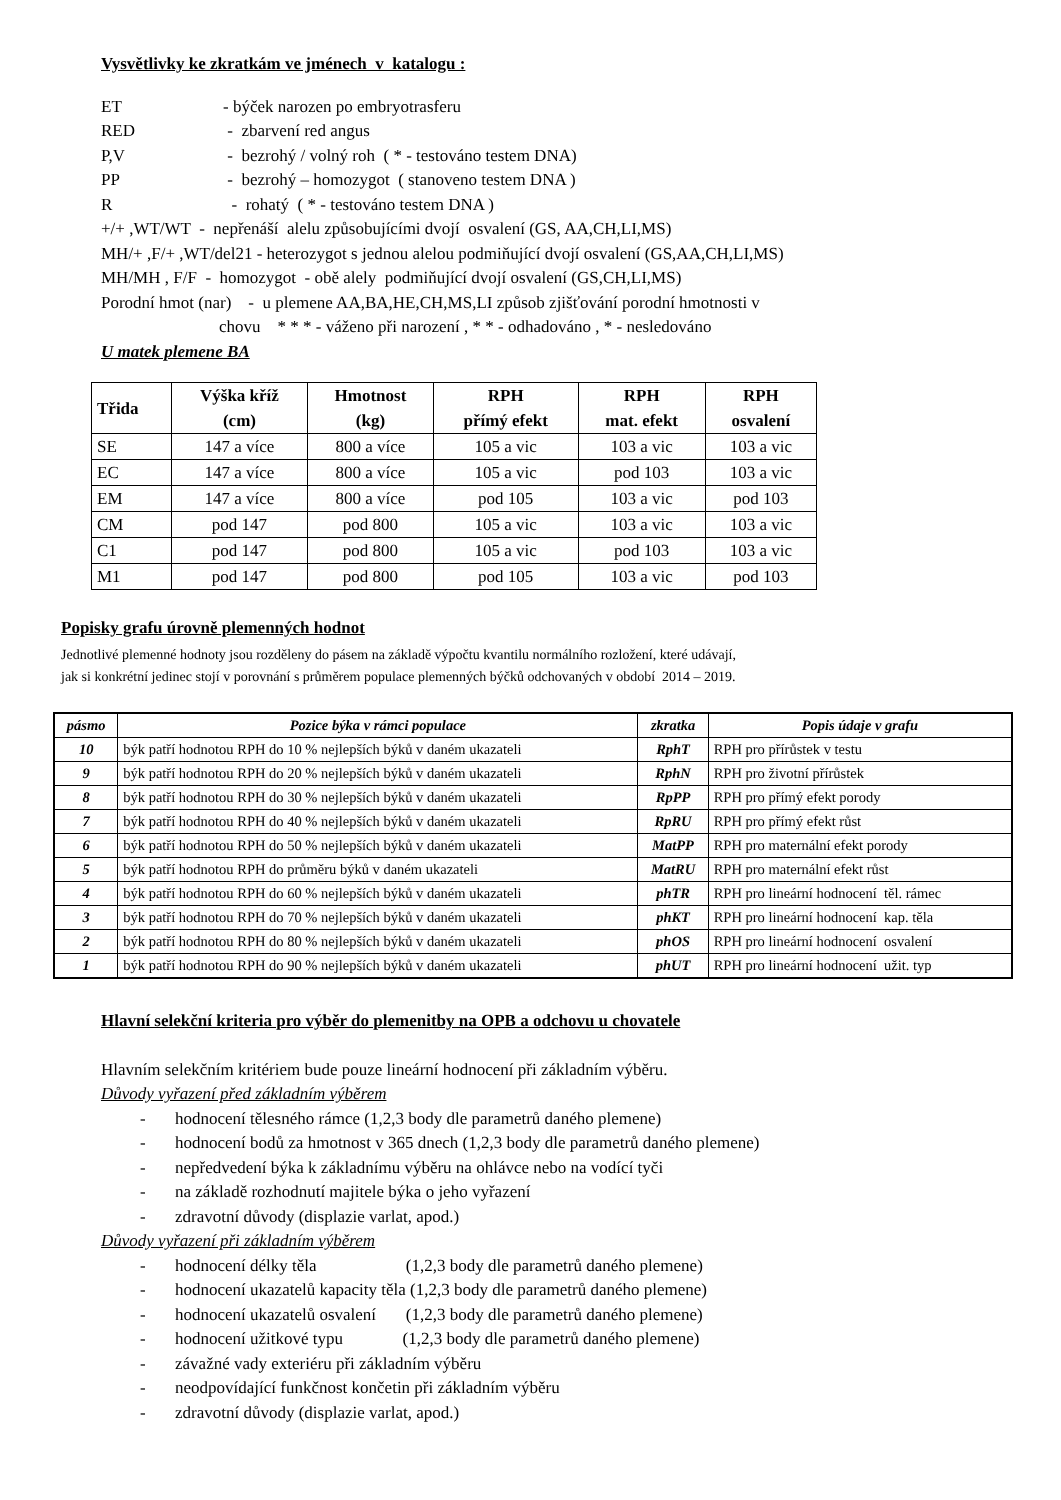Vysvětlivky ke zkratkám ve jménech v katalogu :
ET - býček narozen po embryotrasferu
RED - zbarvení red angus
P,V - bezrohý / volný roh ( * - testováno testem DNA)
PP - bezrohý – homozygot ( stanoveno testem DNA )
R - rohatý ( * - testováno testem DNA )
+/+ ,WT/WT - nepřenáší alelu způsobujícími dvojí osvalení (GS, AA,CH,LI,MS)
MH/+ ,F/+ ,WT/del21 - heterozygot s jednou alelou podmiňující dvojí osvalení (GS,AA,CH,LI,MS)
MH/MH , F/F - homozygot - obě alely podmiňující dvojí osvalení (GS,CH,LI,MS)
Porodní hmot (nar) - u plemene AA,BA,HE,CH,MS,LI způsob zjišťování porodní hmotnosti v
chovu * * * - váženo při narození , * * - odhadováno , * - nesledováno
U matek plemene BA
| Třida | Výška kříž (cm) | Hmotnost (kg) | RPH přímý efekt | RPH mat. efekt | RPH osvalení |
| --- | --- | --- | --- | --- | --- |
| SE | 147 a více | 800 a více | 105 a vic | 103 a vic | 103 a vic |
| EC | 147 a více | 800 a více | 105 a vic | pod 103 | 103 a vic |
| EM | 147 a více | 800 a více | pod 105 | 103 a vic | pod 103 |
| CM | pod 147 | pod 800 | 105 a vic | 103 a vic | 103 a vic |
| C1 | pod 147 | pod 800 | 105 a vic | pod 103 | 103 a vic |
| M1 | pod 147 | pod 800 | pod 105 | 103 a vic | pod 103 |
Popisky grafu úrovně plemenných hodnot
Jednotlivé plemenné hodnoty jsou rozděleny do pásem na základě výpočtu kvantilu normálního rozložení, které udávají,
jak si konkrétní jedinec stojí v porovnání s průměrem populace plemenných býčků odchovaných v období 2014 – 2019.
| pásmo | Pozice býka v rámci populace | zkratka | Popis údaje v grafu |
| --- | --- | --- | --- |
| 10 | býk patří hodnotou RPH do 10 % nejlepších býků v daném ukazateli | RphT | RPH pro přírůstek v testu |
| 9 | býk patří hodnotou RPH do 20 % nejlepších býků v daném ukazateli | RphN | RPH pro životní přírůstek |
| 8 | býk patří hodnotou RPH do 30 % nejlepších býků v daném ukazateli | RpPP | RPH pro přímý efekt porody |
| 7 | býk patří hodnotou RPH do 40 % nejlepších býků v daném ukazateli | RpRU | RPH pro přímý efekt růst |
| 6 | býk patří hodnotou RPH do 50 % nejlepších býků v daném ukazateli | MatPP | RPH pro maternální efekt porody |
| 5 | býk patří hodnotou RPH do průměru býků v daném ukazateli | MatRU | RPH pro maternální efekt růst |
| 4 | býk patří hodnotou RPH do 60 % nejlepších býků v daném ukazateli | phTR | RPH pro lineární hodnocení těl. rámec |
| 3 | býk patří hodnotou RPH do 70 % nejlepších býků v daném ukazateli | phKT | RPH pro lineární hodnocení kap. těla |
| 2 | býk patří hodnotou RPH do 80 % nejlepších býků v daném ukazateli | phOS | RPH pro lineární hodnocení osvalení |
| 1 | býk patří hodnotou RPH do 90 % nejlepších býků v daném ukazateli | phUT | RPH pro lineární hodnocení užit. typ |
Hlavní selekční kriteria pro výběr do plemenitby na OPB a odchovu u chovatele
Hlavním selekčním kritériem bude pouze lineární hodnocení při základním výběru.
Důvody vyřazení před základním výběrem
- hodnocení tělesného rámce (1,2,3 body dle parametrů daného plemene)
- hodnocení bodů za hmotnost v 365 dnech (1,2,3 body dle parametrů daného plemene)
- nepředvedení býka k základnímu výběru na ohlávce nebo na vodící tyči
- na základě rozhodnutí majitele býka o jeho vyřazení
- zdravotní důvody (displazie varlat, apod.)
Důvody vyřazení při základním výběrem
- hodnocení délky těla (1,2,3 body dle parametrů daného plemene)
- hodnocení ukazatelů kapacity těla (1,2,3 body dle parametrů daného plemene)
- hodnocení ukazatelů osvalení (1,2,3 body dle parametrů daného plemene)
- hodnocení užitkové typu (1,2,3 body dle parametrů daného plemene)
- závažné vady exteriéru při základním výběru
- neodpovídající funkčnost končetin při základním výběru
- zdravotní důvody (displazie varlat, apod.)